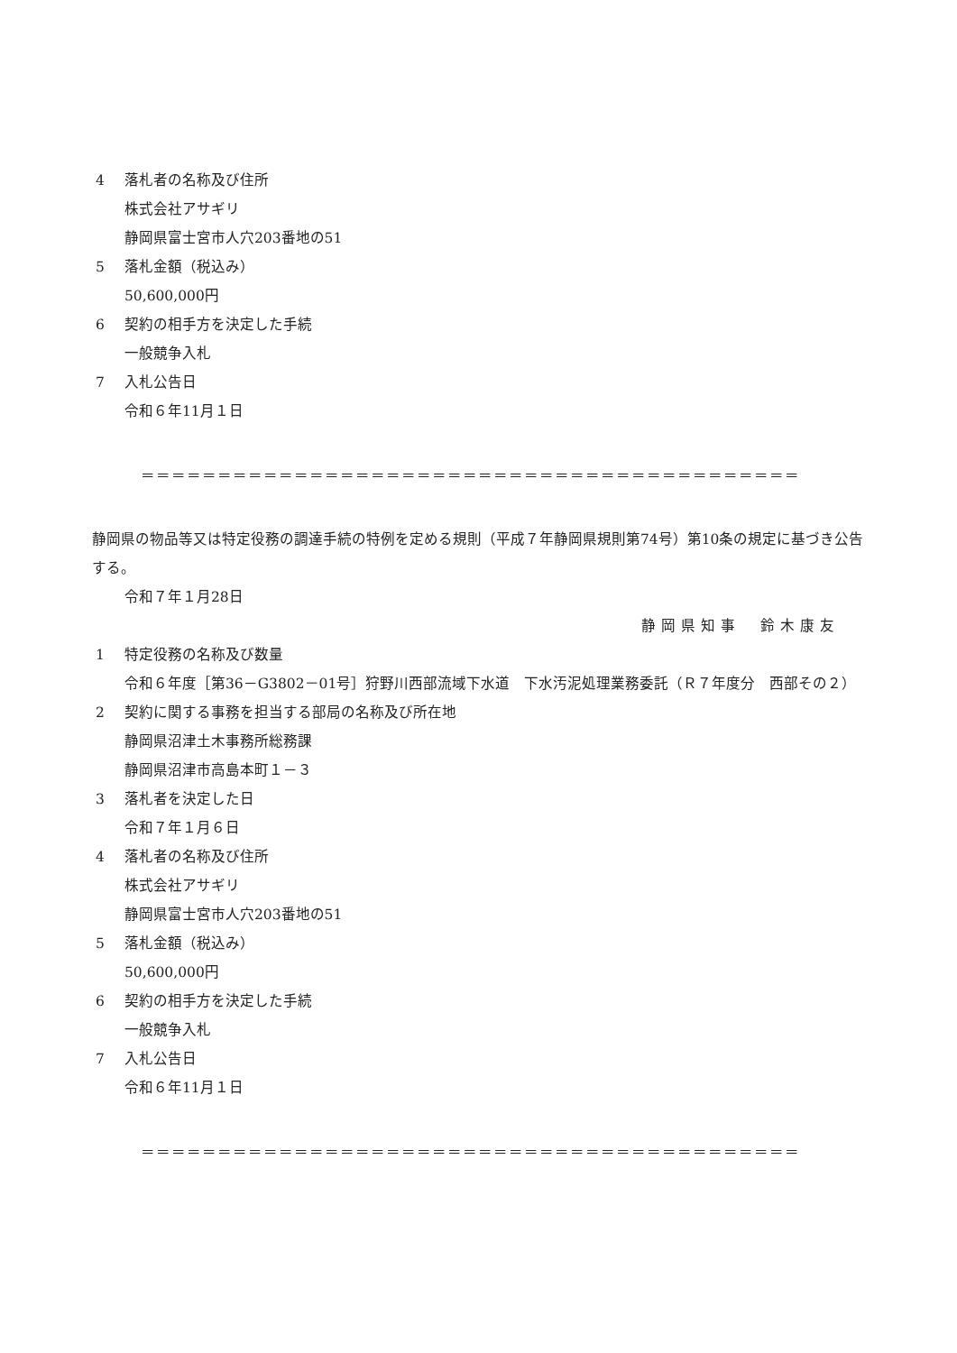4 落札者の名称及び住所
株式会社アサギリ
静岡県富士宮市人穴203番地の51
5 落札金額（税込み）
50,600,000円
6 契約の相手方を決定した手続
一般競争入札
7 入札公告日
令和６年11月１日
＝＝＝＝＝＝＝＝＝＝＝＝＝＝＝＝＝＝＝＝＝＝＝＝＝＝＝＝＝＝＝＝＝＝＝＝＝＝＝＝＝＝＝
静岡県の物品等又は特定役務の調達手続の特例を定める規則（平成７年静岡県規則第74号）第10条の規定に基づき公告する。
令和７年１月28日
静岡県知事　鈴木康友
1 特定役務の名称及び数量
令和６年度［第36－G3802－01号］狩野川西部流域下水道　下水汚泥処理業務委託（Ｒ７年度分　西部その２）
2 契約に関する事務を担当する部局の名称及び所在地
静岡県沼津土木事務所総務課
静岡県沼津市高島本町１－３
3 落札者を決定した日
令和７年１月６日
4 落札者の名称及び住所
株式会社アサギリ
静岡県富士宮市人穴203番地の51
5 落札金額（税込み）
50,600,000円
6 契約の相手方を決定した手続
一般競争入札
7 入札公告日
令和６年11月１日
＝＝＝＝＝＝＝＝＝＝＝＝＝＝＝＝＝＝＝＝＝＝＝＝＝＝＝＝＝＝＝＝＝＝＝＝＝＝＝＝＝＝＝